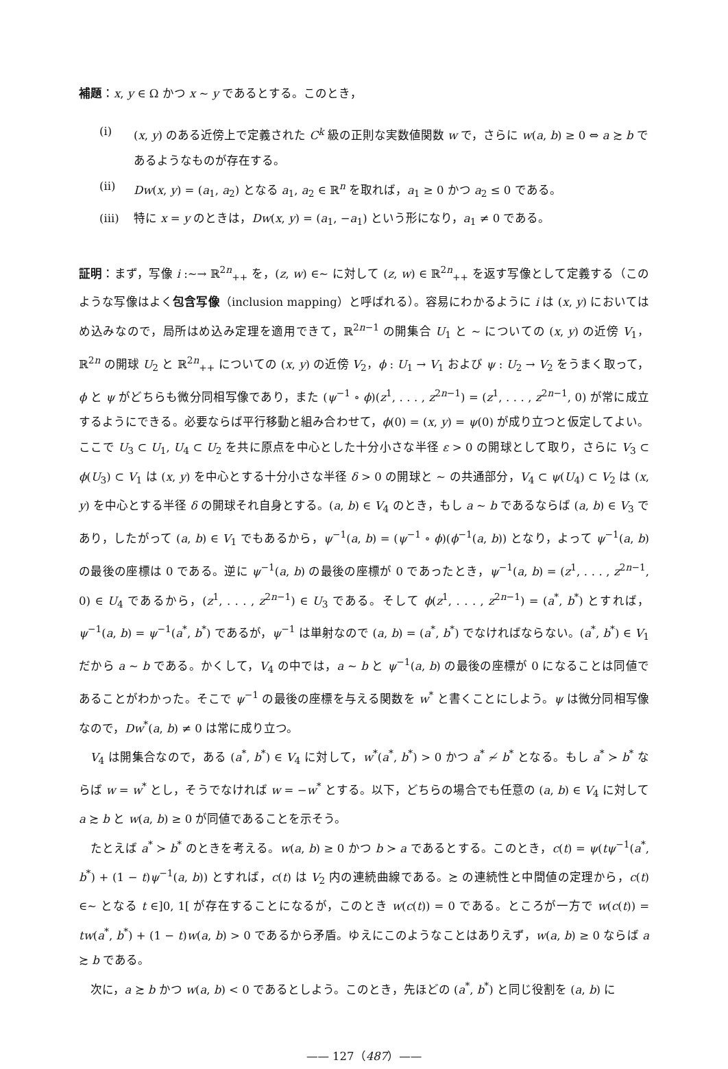補題：x, y ∈ Ω かつ x ∼ y であるとする。このとき，
(i) (x, y) のある近傍上で定義された C<sup>k</sup> 級の正則な実数値関数 w で，さらに w(a, b) ≥ 0 ⇔ a ≿ b であるようなものが存在する。
(ii) Dw(x, y) = (a<sub>1</sub>, a<sub>2</sub>) となる a<sub>1</sub>, a<sub>2</sub> ∈ ℝ<sup>n</sup> を取れば，a<sub>1</sub> ≥ 0 かつ a<sub>2</sub> ≤ 0 である。
(iii) 特に x = y のときは，Dw(x, y) = (a<sub>1</sub>, −a<sub>1</sub>) という形になり，a<sub>1</sub> ≠ 0 である。
証明：まず，写像 i :∼→ ℝ<sup>2n</sup><sub>++</sub> を，(z, w) ∈∼ に対して (z, w) ∈ ℝ<sup>2n</sup><sub>++</sub> を返す写像として定義する（このような写像はよく包含写像（inclusion mapping）と呼ばれる）。容易にわかるように i は (x, y) においてはめ込みなので，局所はめ込み定理を適用できて，ℝ<sup>2n−1</sup> の開集合 U<sub>1</sub> と ∼ についての (x, y) の近傍 V<sub>1</sub>，ℝ<sup>2n</sup> の開球 U<sub>2</sub> と ℝ<sup>2n</sup><sub>++</sub> についての (x, y) の近傍 V<sub>2</sub>，ϕ : U<sub>1</sub> → V<sub>1</sub> および ψ : U<sub>2</sub> → V<sub>2</sub> をうまく取って，ϕ と ψ がどちらも微分同相写像であり，また (ψ<sup>−1</sup> ∘ ϕ)(z<sup>1</sup>, . . . , z<sup>2n−1</sup>) = (z<sup>1</sup>, . . . , z<sup>2n−1</sup>, 0) が常に成立するようにできる。必要ならば平行移動と組み合わせて，ϕ(0) = (x, y) = ψ(0) が成り立つと仮定してよい。ここで U<sub>3</sub> ⊂ U<sub>1</sub>, U<sub>4</sub> ⊂ U<sub>2</sub> を共に原点を中心とした十分小さな半径 ε > 0 の開球として取り，さらに V<sub>3</sub> ⊂ ϕ(U<sub>3</sub>) ⊂ V<sub>1</sub> は (x, y) を中心とする十分小さな半径 δ > 0 の開球と ∼ の共通部分，V<sub>4</sub> ⊂ ψ(U<sub>4</sub>) ⊂ V<sub>2</sub> は (x, y) を中心とする半径 δ の開球それ自身とする。(a, b) ∈ V<sub>4</sub> のとき，もし a ∼ b であるならば (a, b) ∈ V<sub>3</sub> であり，したがって (a, b) ∈ V<sub>1</sub> でもあるから，ψ<sup>−1</sup>(a, b) = (ψ<sup>−1</sup> ∘ ϕ)(ϕ<sup>−1</sup>(a, b)) となり，よって ψ<sup>−1</sup>(a, b) の最後の座標は 0 である。逆に ψ<sup>−1</sup>(a, b) の最後の座標が 0 であったとき，ψ<sup>−1</sup>(a, b) = (z<sup>1</sup>, . . . , z<sup>2n−1</sup>, 0) ∈ U<sub>4</sub> であるから，(z<sup>1</sup>, . . . , z<sup>2n−1</sup>) ∈ U<sub>3</sub> である。そして ϕ(z<sup>1</sup>, . . . , z<sup>2n−1</sup>) = (a<sup>*</sup>, b<sup>*</sup>) とすれば，ψ<sup>−1</sup>(a, b) = ψ<sup>−1</sup>(a<sup>*</sup>, b<sup>*</sup>) であるが，ψ<sup>−1</sup> は単射なので (a, b) = (a<sup>*</sup>, b<sup>*</sup>) でなければならない。(a<sup>*</sup>, b<sup>*</sup>) ∈ V<sub>1</sub> だから a ∼ b である。かくして，V<sub>4</sub> の中では，a ∼ b と ψ<sup>−1</sup>(a, b) の最後の座標が 0 になることは同値であることがわかった。そこで ψ<sup>−1</sup> の最後の座標を与える関数を w<sup>*</sup> と書くことにしよう。ψ は微分同相写像なので，Dw<sup>*</sup>(a, b) ≠ 0 は常に成り立つ。
V<sub>4</sub> は開集合なので，ある (a<sup>*</sup>, b<sup>*</sup>) ∈ V<sub>4</sub> に対して，w<sup>*</sup>(a<sup>*</sup>, b<sup>*</sup>) > 0 かつ a<sup>*</sup> ≁ b<sup>*</sup> となる。もし a<sup>*</sup> ≻ b<sup>*</sup> ならば w = w<sup>*</sup> とし，そうでなければ w = −w<sup>*</sup> とする。以下，どちらの場合でも任意の (a, b) ∈ V<sub>4</sub> に対して a ≿ b と w(a, b) ≥ 0 が同値であることを示そう。
たとえば a<sup>*</sup> ≻ b<sup>*</sup> のときを考える。w(a, b) ≥ 0 かつ b ≻ a であるとする。このとき，c(t) = ψ(tψ<sup>−1</sup>(a<sup>*</sup>, b<sup>*</sup>) + (1 − t)ψ<sup>−1</sup>(a, b)) とすれば，c(t) は V<sub>2</sub> 内の連続曲線である。≿ の連続性と中間値の定理から，c(t) ∈∼ となる t ∈]0, 1[ が存在することになるが，このとき w(c(t)) = 0 である。ところが一方で w(c(t)) = tw(a<sup>*</sup>, b<sup>*</sup>) + (1 − t)w(a, b) > 0 であるから矛盾。ゆえにこのようなことはありえず，w(a, b) ≥ 0 ならば a ≿ b である。
次に，a ≿ b かつ w(a, b) < 0 であるとしよう。このとき，先ほどの (a<sup>*</sup>, b<sup>*</sup>) と同じ役割を (a, b) に
—— 127（487）——